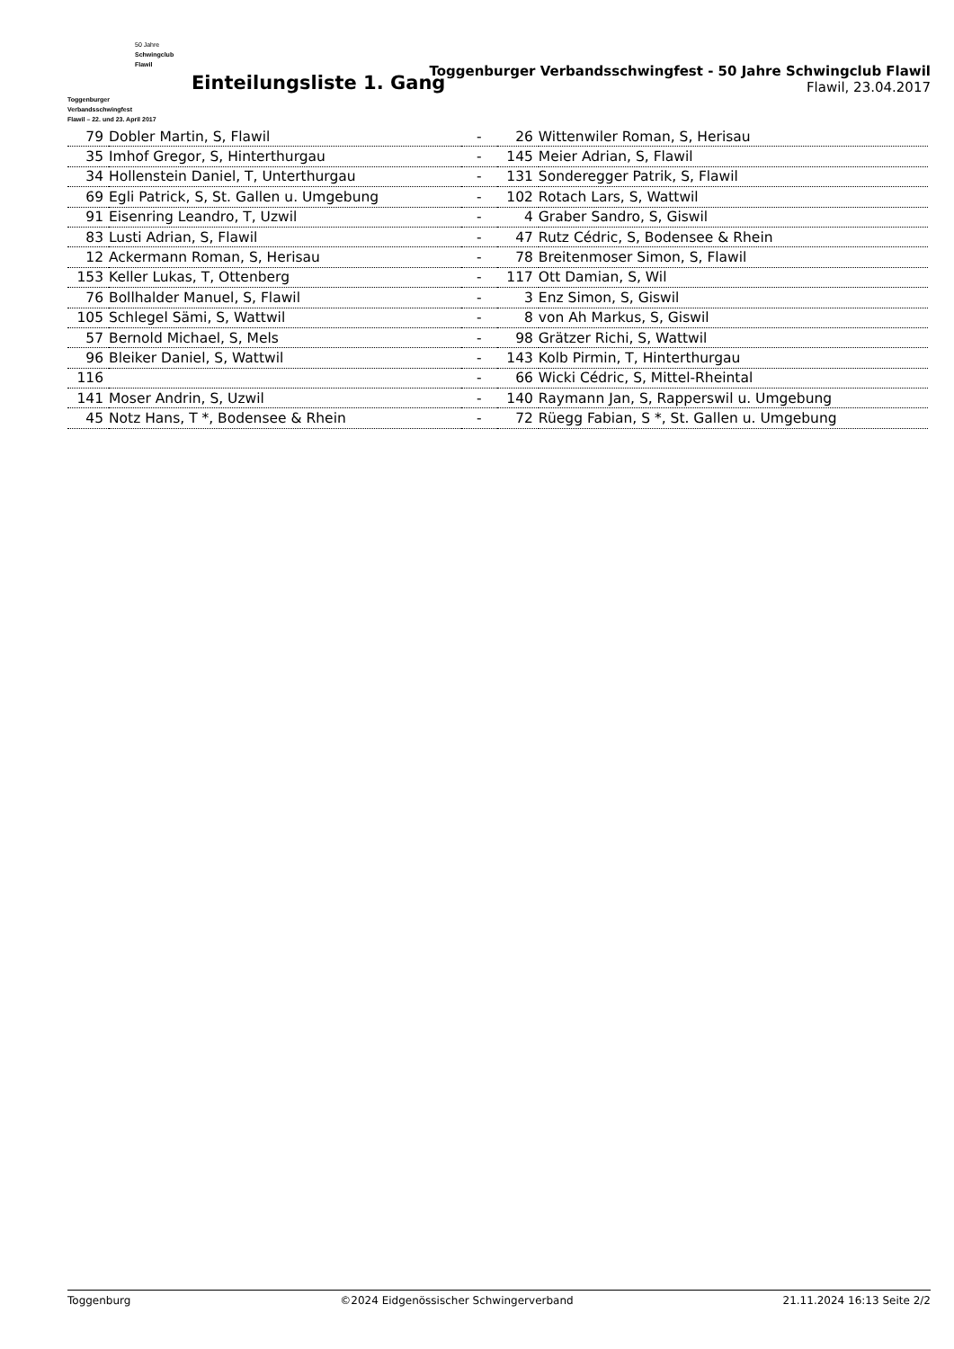50 Jahre
Schwingclub
Flawil
Toggenburger
Verbandsschwingfest
Flawil – 22. und 23. April 2017
Einteilungsliste 1. Gang
Toggenburger Verbandsschwingfest - 50 Jahre Schwingclub Flawil
Flawil, 23.04.2017
| 79 | Dobler Martin, S, Flawil | - | 26 | Wittenwiler Roman, S, Herisau |
| 35 | Imhof Gregor, S, Hinterthurgau | - | 145 | Meier Adrian, S, Flawil |
| 34 | Hollenstein Daniel, T, Unterthurgau | - | 131 | Sonderegger Patrik, S, Flawil |
| 69 | Egli Patrick, S, St. Gallen u. Umgebung | - | 102 | Rotach Lars, S, Wattwil |
| 91 | Eisenring Leandro, T, Uzwil | - | 4 | Graber Sandro, S, Giswil |
| 83 | Lusti Adrian, S, Flawil | - | 47 | Rutz Cédric, S, Bodensee & Rhein |
| 12 | Ackermann Roman, S, Herisau | - | 78 | Breitenmoser Simon, S, Flawil |
| 153 | Keller Lukas, T, Ottenberg | - | 117 | Ott Damian, S, Wil |
| 76 | Bollhalder Manuel, S, Flawil | - | 3 | Enz Simon, S, Giswil |
| 105 | Schlegel Sämi, S, Wattwil | - | 8 | von Ah Markus, S, Giswil |
| 57 | Bernold Michael, S, Mels | - | 98 | Grätzer Richi, S, Wattwil |
| 96 | Bleiker Daniel, S, Wattwil | - | 143 | Kolb Pirmin, T, Hinterthurgau |
| 116 | | - | 66 | Wicki Cédric, S, Mittel-Rheintal |
| 141 | Moser Andrin, S, Uzwil | - | 140 | Raymann Jan, S, Rapperswil u. Umgebung |
| 45 | Notz Hans, T *, Bodensee & Rhein | - | 72 | Rüegg Fabian, S *, St. Gallen u. Umgebung |
Toggenburg ©2024 Eidgenössischer Schwingerverband 21.11.2024 16:13 Seite 2/2